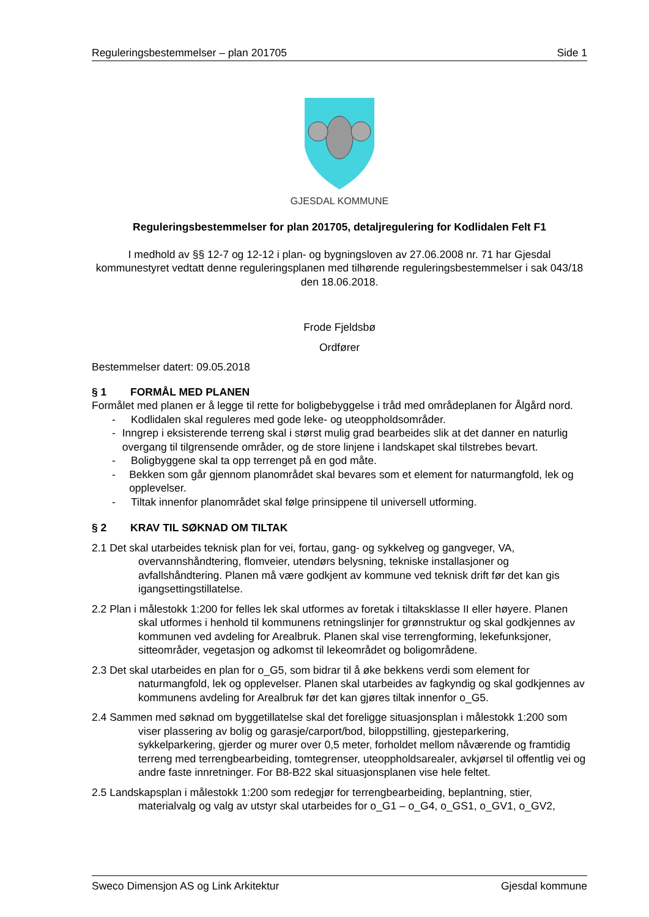Reguleringsbestemmelser – plan 201705 Side 1
GJESDAL KOMMUNE
Reguleringsbestemmelser for plan 201705, detaljregulering for Kodlidalen Felt F1
I medhold av §§ 12-7 og 12-12 i plan- og bygningsloven av 27.06.2008 nr. 71 har Gjesdal kommunestyret vedtatt denne reguleringsplanen med tilhørende reguleringsbestemmelser i sak 043/18 den 18.06.2018.
Frode Fjeldsbø
Ordfører
Bestemmelser datert: 09.05.2018
§ 1 FORMÅL MED PLANEN
Formålet med planen er å legge til rette for boligbebyggelse i tråd med områdeplanen for Ålgård nord.
- Kodlidalen skal reguleres med gode leke- og uteoppholdsområder.
- Inngrep i eksisterende terreng skal i størst mulig grad bearbeides slik at det danner en naturlig overgang til tilgrensende områder, og de store linjene i landskapet skal tilstrebes bevart.
- Boligbyggene skal ta opp terrenget på en god måte.
- Bekken som går gjennom planområdet skal bevares som et element for naturmangfold, lek og opplevelser.
- Tiltak innenfor planområdet skal følge prinsippene til universell utforming.
§ 2 KRAV TIL SØKNAD OM TILTAK
2.1 Det skal utarbeides teknisk plan for vei, fortau, gang- og sykkelveg og gangveger, VA, overvannshåndtering, flomveier, utendørs belysning, tekniske installasjoner og avfallshåndtering. Planen må være godkjent av kommune ved teknisk drift før det kan gis igangsettingstillatelse.
2.2 Plan i målestokk 1:200 for felles lek skal utformes av foretak i tiltaksklasse II eller høyere. Planen skal utformes i henhold til kommunens retningslinjer for grønnstruktur og skal godkjennes av kommunen ved avdeling for Arealbruk. Planen skal vise terrengforming, lekefunksjoner, sitteområder, vegetasjon og adkomst til lekeområdet og boligområdene.
2.3 Det skal utarbeides en plan for o_G5, som bidrar til å øke bekkens verdi som element for naturmangfold, lek og opplevelser. Planen skal utarbeides av fagkyndig og skal godkjennes av kommunens avdeling for Arealbruk før det kan gjøres tiltak innenfor o_G5.
2.4 Sammen med søknad om byggetillatelse skal det foreligge situasjonsplan i målestokk 1:200 som viser plassering av bolig og garasje/carport/bod, biloppstilling, gjesteparkering, sykkelparkering, gjerder og murer over 0,5 meter, forholdet mellom nåværende og framtidig terreng med terrengbearbeiding, tomtegrenser, uteoppholdsarealer, avkjørsel til offentlig vei og andre faste innretninger. For B8-B22 skal situasjonsplanen vise hele feltet.
2.5 Landskapsplan i målestokk 1:200 som redegjør for terrengbearbeiding, beplantning, stier, materialvalg og valg av utstyr skal utarbeides for o_G1 – o_G4, o_GS1, o_GV1, o_GV2,
Sweco Dimensjon AS og Link Arkitektur Gjesdal kommune